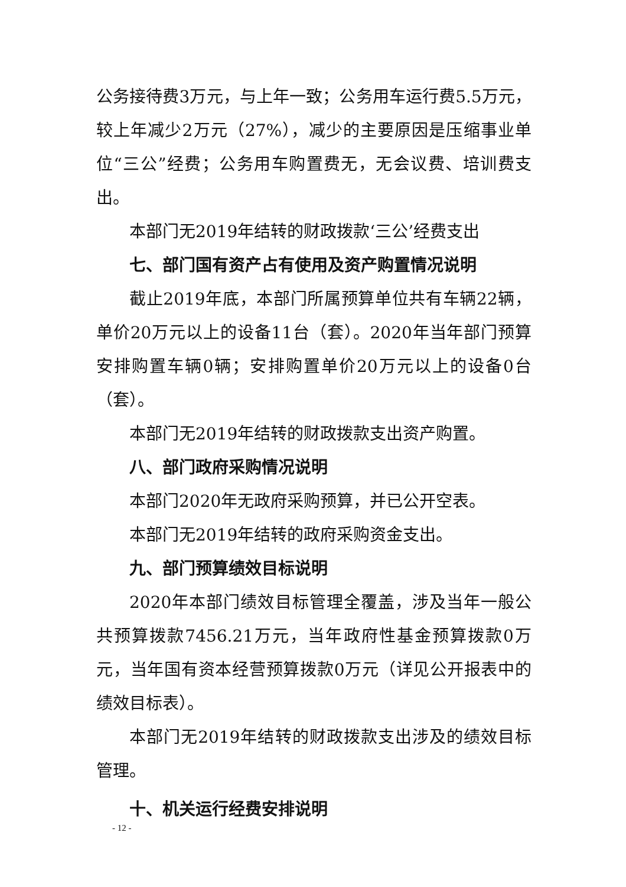公务接待费3万元，与上年一致；公务用车运行费5.5万元，较上年减少2万元（27%），减少的主要原因是压缩事业单位“三公”经费；公务用车购置费无，无会议费、培训费支出。
本部门无2019年结转的财政拨款‘三公’经费支出
七、部门国有资产占有使用及资产购置情况说明
截止2019年底，本部门所属预算单位共有车辆22辆，单价20万元以上的设备11台（套）。2020年当年部门预算安排购置车辆0辆；安排购置单价20万元以上的设备0台（套）。
本部门无2019年结转的财政拨款支出资产购置。
八、部门政府采购情况说明
本部门2020年无政府采购预算，并已公开空表。
本部门无2019年结转的政府采购资金支出。
九、部门预算绩效目标说明
2020年本部门绩效目标管理全覆盖，涉及当年一般公共预算拨款7456.21万元，当年政府性基金预算拨款0万元，当年国有资本经营预算拨款0万元（详见公开报表中的绩效目标表）。
本部门无2019年结转的财政拨款支出涉及的绩效目标管理。
十、机关运行经费安排说明
- 12 -